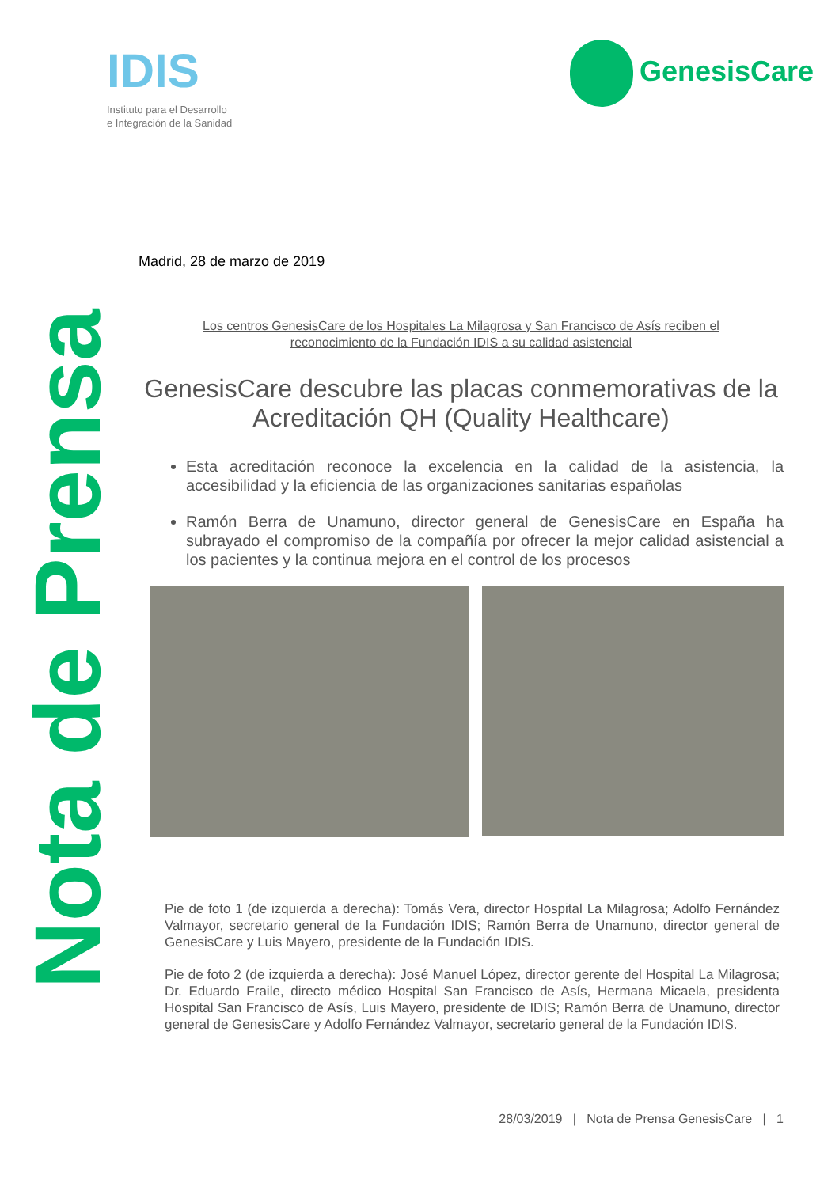Nota de Prensa
IDIS
Instituto para el Desarrollo
e Integración de la Sanidad
GenesisCare
Madrid, 28 de marzo de 2019
Los centros GenesisCare de los Hospitales La Milagrosa y San Francisco de Asís reciben el reconocimiento de la Fundación IDIS a su calidad asistencial
GenesisCare descubre las placas conmemorativas de la Acreditación QH (Quality Healthcare)
Esta acreditación reconoce la excelencia en la calidad de la asistencia, la accesibilidad y la eficiencia de las organizaciones sanitarias españolas
Ramón Berra de Unamuno, director general de GenesisCare en España ha subrayado el compromiso de la compañía por ofrecer la mejor calidad asistencial a los pacientes y la continua mejora en el control de los procesos
Pie de foto 1 (de izquierda a derecha): Tomás Vera, director Hospital La Milagrosa; Adolfo Fernández Valmayor, secretario general de la Fundación IDIS; Ramón Berra de Unamuno, director general de GenesisCare y Luis Mayero, presidente de la Fundación IDIS.
Pie de foto 2 (de izquierda a derecha): José Manuel López, director gerente del Hospital La Milagrosa; Dr. Eduardo Fraile, directo médico Hospital San Francisco de Asís, Hermana Micaela, presidenta Hospital San Francisco de Asís, Luis Mayero, presidente de IDIS; Ramón Berra de Unamuno, director general de GenesisCare y Adolfo Fernández Valmayor, secretario general de la Fundación IDIS.
28/03/2019 | Nota de Prensa GenesisCare | 1